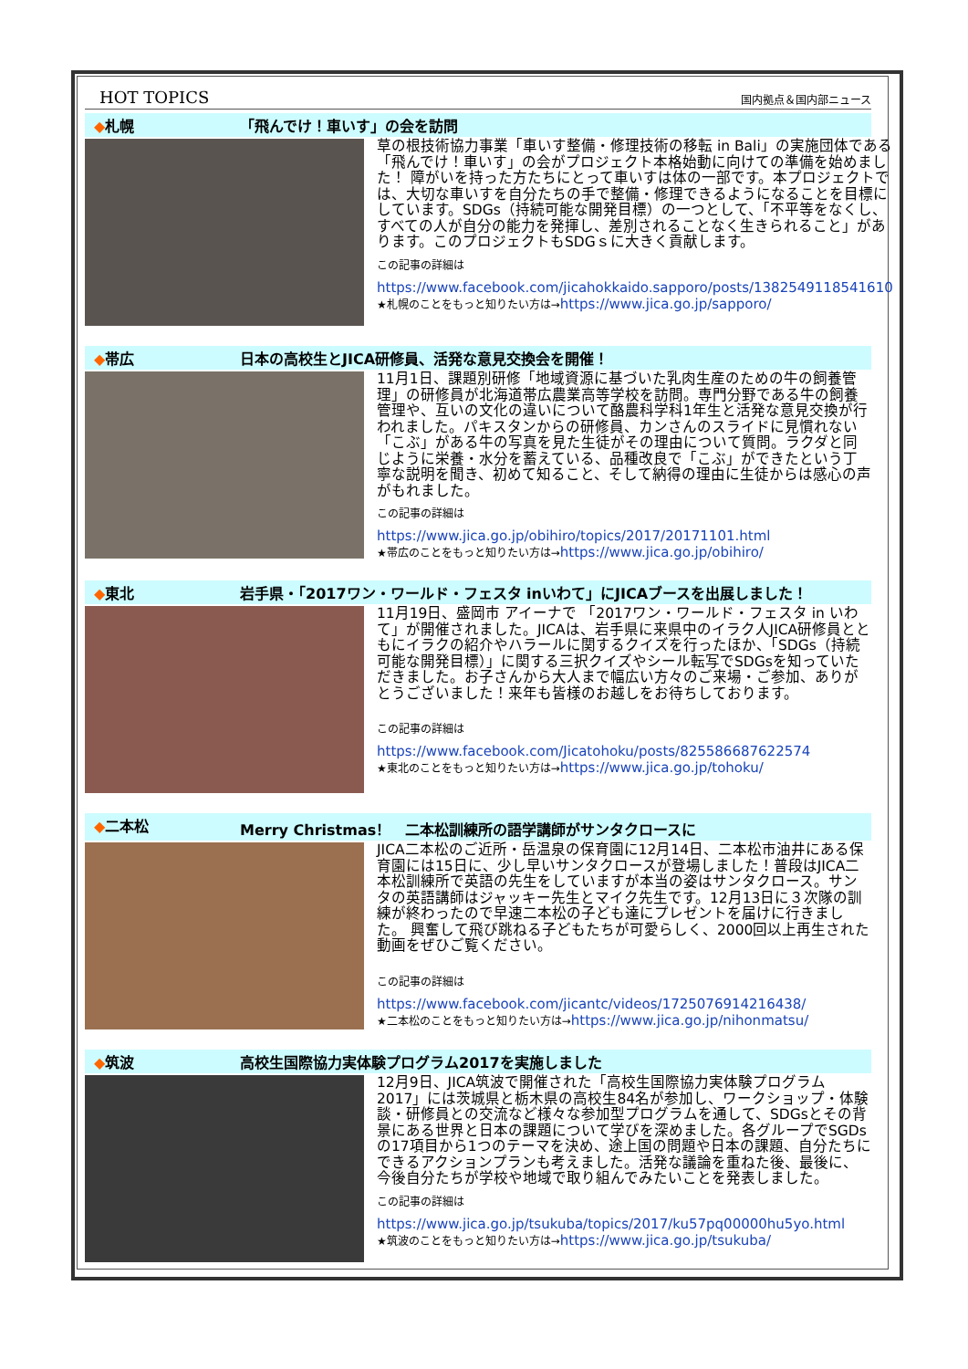HOT TOPICS
国内拠点＆国内部ニュース
◆札幌 「飛んでけ！車いす」の会を訪問
草の根技術協力事業「車いす整備・修理技術の移転 in Bali」の実施団体である「飛んでけ！車いす」の会がプロジェクト本格始動に向けての準備を始めました！ 障がいを持った方たちにとって車いすは体の一部です。本プロジェクトでは、大切な車いすを自分たちの手で整備・修理できるようになることを目標にしています。SDGs（持続可能な開発目標）の一つとして、「不平等をなくし、すべての人が自分の能力を発揮し、差別されることなく生きられること」があります。このプロジェクトもSDGｓに大きく貢献します。
この記事の詳細は
https://www.facebook.com/jicahokkaido.sapporo/posts/1382549118541610
★札幌のことをもっと知りたい方は→https://www.jica.go.jp/sapporo/
◆帯広 日本の高校生とJICA研修員、活発な意見交換会を開催！
11月1日、課題別研修「地域資源に基づいた乳肉生産のための牛の飼養管理」の研修員が北海道帯広農業高等学校を訪問。専門分野である牛の飼養管理や、互いの文化の違いについて酪農科学科1年生と活発な意見交換が行われました。パキスタンからの研修員、カンさんのスライドに見慣れない「こぶ」がある牛の写真を見た生徒がその理由について質問。ラクダと同じように栄養・水分を蓄えている、品種改良で「こぶ」ができたという丁寧な説明を聞き、初めて知ること、そして納得の理由に生徒からは感心の声がもれました。
この記事の詳細は
https://www.jica.go.jp/obihiro/topics/2017/20171101.html
★帯広のことをもっと知りたい方は→https://www.jica.go.jp/obihiro/
◆東北 岩手県・「2017ワン・ワールド・フェスタ inいわて」にJICAブースを出展しました！
11月19日、盛岡市 アイーナで 「2017ワン・ワールド・フェスタ in いわて」が開催されました。JICAは、岩手県に来県中のイラク人JICA研修員とともにイラクの紹介やハラールに関するクイズを行ったほか、「SDGs（持続可能な開発目標）」に関する三択クイズやシール転写でSDGsを知っていただきました。お子さんから大人まで幅広い方々のご来場・ご参加、ありがとうございました！来年も皆様のお越しをお待ちしております。
この記事の詳細は
https://www.facebook.com/Jicatohoku/posts/825586687622574
★東北のことをもっと知りたい方は→https://www.jica.go.jp/tohoku/
◆二本松 Merry Christmas！　二本松訓練所の語学講師がサンタクロースに
JICA二本松のご近所・岳温泉の保育園に12月14日、二本松市油井にある保育園には15日に、少し早いサンタクロースが登場しました！普段はJICA二本松訓練所で英語の先生をしていますが本当の姿はサンタクロース。サンタの英語講師はジャッキー先生とマイク先生です。12月13日に３次隊の訓練が終わったので早速二本松の子ども達にプレゼントを届けに行きました。 興奮して飛び跳ねる子どもたちが可愛らしく、2000回以上再生された動画をぜひご覧ください。
この記事の詳細は
https://www.facebook.com/jicantc/videos/1725076914216438/
★二本松のことをもっと知りたい方は→https://www.jica.go.jp/nihonmatsu/
◆筑波 高校生国際協力実体験プログラム2017を実施しました
12月9日、JICA筑波で開催された「高校生国際協力実体験プログラム2017」には茨城県と栃木県の高校生84名が参加し、ワークショップ・体験談・研修員との交流など様々な参加型プログラムを通して、SDGsとその背景にある世界と日本の課題について学びを深めました。各グループでSGDsの17項目から1つのテーマを決め、途上国の問題や日本の課題、自分たちにできるアクションプランも考えました。活発な議論を重ねた後、最後に、今後自分たちが学校や地域で取り組んでみたいことを発表しました。
この記事の詳細は
https://www.jica.go.jp/tsukuba/topics/2017/ku57pq00000hu5yo.html
★筑波のことをもっと知りたい方は→https://www.jica.go.jp/tsukuba/